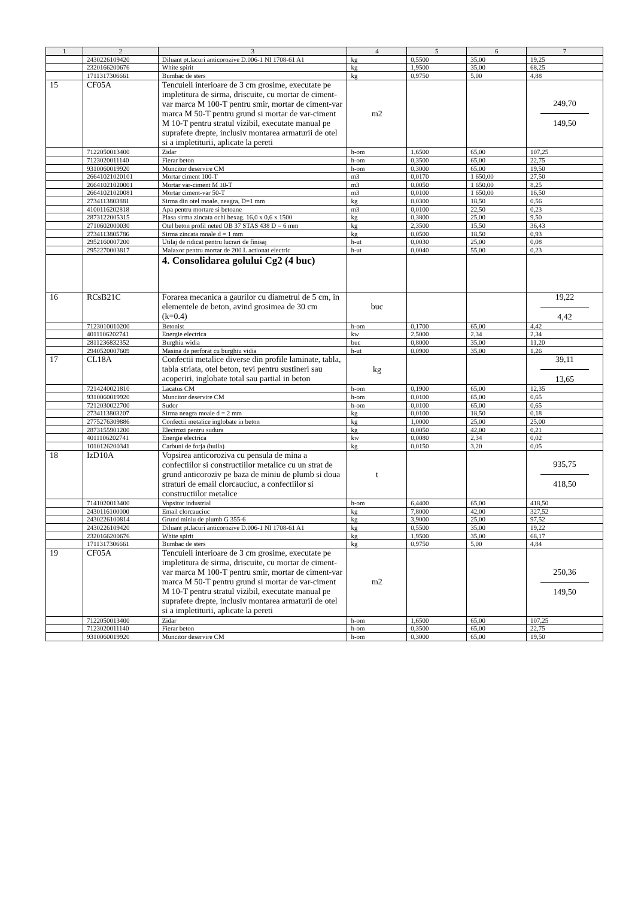| 1 | 2 | 3 | 4 | 5 | 6 | 7 |
| --- | --- | --- | --- | --- | --- | --- |
| | 2430226109420 | Diluant pt.lacuri anticorozive D.006-1 NI 1708-61 A1 | kg | 0,5500 | 35,00 | 19,25 |
| | 2320166200676 | White spirit | kg | 1,9500 | 35,00 | 68,25 |
| | 1711317306661 | Bumbac de sters | kg | 0,9750 | 5,00 | 4,88 |
| 15 | CF05A | Tencuieli interioare de 3 cm grosime, executate pe impletitura de sirma, driscuite, cu mortar de ciment-var marca M 100-T pentru smir, mortar de ciment-var marca M 50-T pentru grund si mortar de var-ciment M 10-T pentru stratul vizibil, executate manual pe suprafete drepte, inclusiv montarea armaturii de otel si a impletiturii, aplicate la pereti | m2 | | | 249,70 149,50 |
| | 7122050013400 | Zidar | h-om | 1,6500 | 65,00 | 107,25 |
| | 7123020011140 | Fierar beton | h-om | 0,3500 | 65,00 | 22,75 |
| | 9310060019920 | Muncitor deservire CM | h-om | 0,3000 | 65,00 | 19,50 |
| | 26641021020101 | Mortar ciment 100-T | m3 | 0,0170 | 1 650,00 | 27,50 |
| | 26641021020001 | Mortar var-ciment M 10-T | m3 | 0,0050 | 1 650,00 | 8,25 |
| | 26641021020081 | Mortar ciment-var 50-T | m3 | 0,0100 | 1 650,00 | 16,50 |
| | 2734113803881 | Sirma din otel moale, neagra, D=1 mm | kg | 0,0300 | 18,50 | 0,56 |
| | 4100116202818 | Apa pentru mortare si betoane | m3 | 0,0100 | 22,50 | 0,23 |
| | 2873122005315 | Plasa sirma zincata ochi hexag. 16,0 x 0,6 x 1500 | kg | 0,3800 | 25,00 | 9,50 |
| | 2710602000030 | Otel beton profil neted OB 37 STAS 438 D = 6 mm | kg | 2,3500 | 15,50 | 36,43 |
| | 2734113805786 | Sirma zincata moale d = 1 mm | kg | 0,0500 | 18,50 | 0,93 |
| | 2952160007200 | Utilaj de ridicat pentru lucrari de finisaj | h-ut | 0,0030 | 25,00 | 0,08 |
| | 2952270003817 | Malaxor pentru mortar de 200 L actionat electric | h-ut | 0,0040 | 55,00 | 0,23 |
| | | 4. Consolidarea golului Cg2 (4 buc) | | | | |
| 16 | RCsB21C | Forarea mecanica a gaurilor cu diametrul de 5 cm, in elementele de beton, avind grosimea de 30 cm (k=0.4) | buc | | | 19,22 4,42 |
| | 7123010010200 | Betonist | h-om | 0,1700 | 65,00 | 4,42 |
| | 4011106202741 | Energie electrica | kw | 2,5000 | 2,34 | 2,34 |
| | 2811236832352 | Burghiu widia | buc | 0,8000 | 35,00 | 11,20 |
| | 2940520007609 | Masina de perforat cu burghiu vidia | h-ut | 0,0900 | 35,00 | 1,26 |
| 17 | CL18A | Confectii metalice diverse din profile laminate, tabla, tabla striata, otel beton, tevi pentru sustineri sau acoperiri, inglobate total sau partial in beton | kg | | | 39,11 13,65 |
| | 7214240021810 | Lacatus CM | h-om | 0,1900 | 65,00 | 12,35 |
| | 9310060019920 | Muncitor deservire CM | h-om | 0,0100 | 65,00 | 0,65 |
| | 7212030022700 | Sudor | h-om | 0,0100 | 65,00 | 0,65 |
| | 2734113803207 | Sirma neagra moale d = 2 mm | kg | 0,0100 | 18,50 | 0,18 |
| | 2775276309886 | Confectii metalice inglobate in beton | kg | 1,0000 | 25,00 | 25,00 |
| | 2873155901200 | Electrozi pentru sudura | kg | 0,0050 | 42,00 | 0,21 |
| | 4011106202741 | Energie electrica | kw | 0,0080 | 2,34 | 0,02 |
| | 1010126200341 | Carbuni de forja (huila) | kg | 0,0150 | 3,20 | 0,05 |
| 18 | IzD10A | Vopsirea anticoroziva cu pensula de mina a confectiilor si constructiilor metalice cu un strat de grund anticoroziv pe baza de miniu de plumb si doua straturi de email clorcauciuc, a confectiilor si constructiilor metalice | t | | | 935,75 418,50 |
| | 7141020013400 | Vopsitor industrial | h-om | 6,4400 | 65,00 | 418,50 |
| | 2430116100000 | Email clorcauciuc | kg | 7,8000 | 42,00 | 327,52 |
| | 2430226100814 | Grund miniu de plumb G 355-6 | kg | 3,9000 | 25,00 | 97,52 |
| | 2430226109420 | Diluant pt.lacuri anticorozive D.006-1 NI 1708-61 A1 | kg | 0,5500 | 35,00 | 19,22 |
| | 2320166200676 | White spirit | kg | 1,9500 | 35,00 | 68,17 |
| | 1711317306661 | Bumbac de sters | kg | 0,9750 | 5,00 | 4,84 |
| 19 | CF05A | Tencuieli interioare de 3 cm grosime, executate pe impletitura de sirma, driscuite, cu mortar de ciment-var marca M 100-T pentru smir, mortar de ciment-var marca M 50-T pentru grund si mortar de var-ciment M 10-T pentru stratul vizibil, executate manual pe suprafete drepte, inclusiv montarea armaturii de otel si a impletiturii, aplicate la pereti | m2 | | | 250,36 149,50 |
| | 7122050013400 | Zidar | h-om | 1,6500 | 65,00 | 107,25 |
| | 7123020011140 | Fierar beton | h-om | 0,3500 | 65,00 | 22,75 |
| | 9310060019920 | Muncitor deservire CM | h-om | 0,3000 | 65,00 | 19,50 |